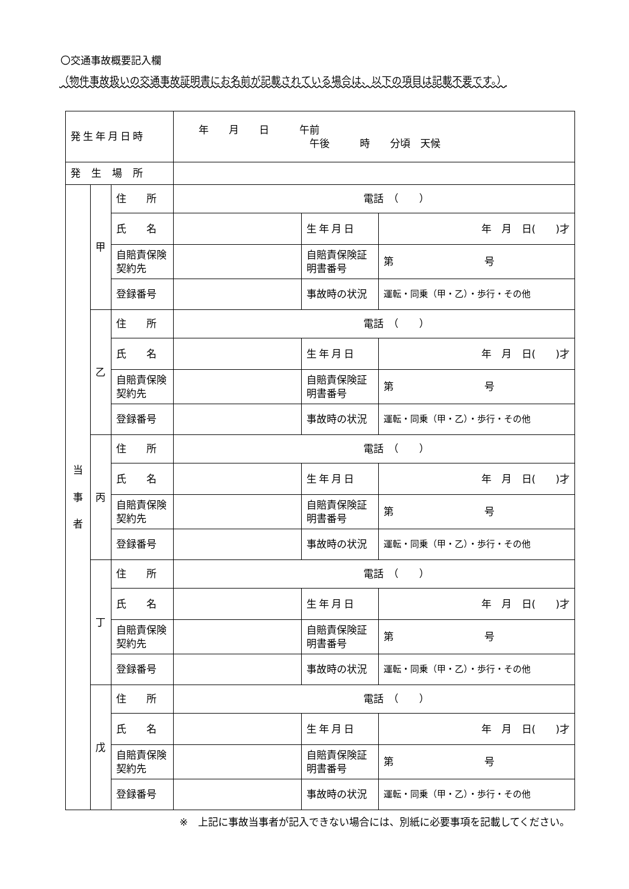〇交通事故概要記入欄
（物件事故扱いの交通事故証明書にお名前が記載されている場合は、以下の項目は記載不要です。）
| 発生年月日時 | | | 年 月 日 午前 午後 時 分頃 天候 | | |
| 発生場所 | | | | | |
| 当 事 者 | 甲 | 住 所 | 電話 （ ） | | |
| | | 氏 名 | | 生年月日 | 年 月 日( )才 |
| | | 自賠責保険契約先 | | 自賠責保険証明書番号 | 第 号 |
| | | 登録番号 | | 事故時の状況 | 運転・同乗（甲・乙）・歩行・その他 |
| | 乙 | 住 所 | 電話 （ ） | | |
| | | 氏 名 | | 生年月日 | 年 月 日( )才 |
| | | 自賠責保険契約先 | | 自賠責保険証明書番号 | 第 号 |
| | | 登録番号 | | 事故時の状況 | 運転・同乗（甲・乙）・歩行・その他 |
| | 丙 | 住 所 | 電話 （ ） | | |
| | | 氏 名 | | 生年月日 | 年 月 日( )才 |
| | | 自賠責保険契約先 | | 自賠責保険証明書番号 | 第 号 |
| | | 登録番号 | | 事故時の状況 | 運転・同乗（甲・乙）・歩行・その他 |
| | 丁 | 住 所 | 電話 （ ） | | |
| | | 氏 名 | | 生年月日 | 年 月 日( )才 |
| | | 自賠責保険契約先 | | 自賠責保険証明書番号 | 第 号 |
| | | 登録番号 | | 事故時の状況 | 運転・同乗（甲・乙）・歩行・その他 |
| | 戊 | 住 所 | 電話 （ ） | | |
| | | 氏 名 | | 生年月日 | 年 月 日( )才 |
| | | 自賠責保険契約先 | | 自賠責保険証明書番号 | 第 号 |
| | | 登録番号 | | 事故時の状況 | 運転・同乗（甲・乙）・歩行・その他 |
※　上記に事故当事者が記入できない場合には、別紙に必要事項を記載してください。